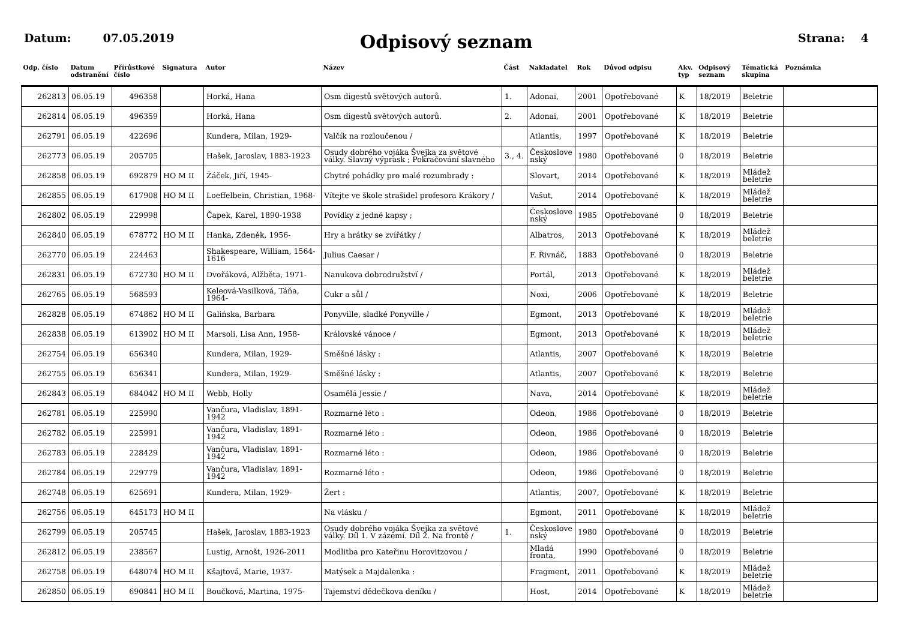Datum: 07.05.2019
Odpisový seznam
Strana: 4
| Odp. číslo | Datum odstranění | Přírůstkové číslo | Signatura | Autor | Název | Část | Nakladatel | Rok | Důvod odpisu | Akv. typ | Odpisový seznam | Tématická skupina | Poznámka |
| --- | --- | --- | --- | --- | --- | --- | --- | --- | --- | --- | --- | --- | --- |
| 262813 | 06.05.19 | 496358 | | Horká, Hana | Osm digestů světových autorů. | 1. | Adonai, | 2001 | Opotřebované | K | 18/2019 | Beletrie | |
| 262814 | 06.05.19 | 496359 | | Horká, Hana | Osm digestů světových autorů. | 2. | Adonai, | 2001 | Opotřebované | K | 18/2019 | Beletrie | |
| 262791 | 06.05.19 | 422696 | | Kundera, Milan, 1929- | Valčík na rozloučenou / | | Atlantis, | 1997 | Opotřebované | K | 18/2019 | Beletrie | |
| 262773 | 06.05.19 | 205705 | | Hašek, Jaroslav, 1883-1923 | Osudy dobrého vojáka Švejka za světové války. Slavný výprask ; Pokračování slavného | 3., 4. | Českoslove nský | 1980 | Opotřebované | 0 | 18/2019 | Beletrie | |
| 262858 | 06.05.19 | 692879 | HO M II | Žáček, Jiří, 1945- | Chytré pohádky pro malé rozumbrady : | | Slovart, | 2014 | Opotřebované | K | 18/2019 | Mládež beletrie | |
| 262855 | 06.05.19 | 617908 | HO M II | Loeffelbein, Christian, 1968- | Vítejte ve škole strašidel profesora Krákory / | | Vašut, | 2014 | Opotřebované | K | 18/2019 | Mládež beletrie | |
| 262802 | 06.05.19 | 229998 | | Čapek, Karel, 1890-1938 | Povídky z jedné kapsy ; | | Českoslove nský | 1985 | Opotřebované | 0 | 18/2019 | Beletrie | |
| 262840 | 06.05.19 | 678772 | HO M II | Hanka, Zdeněk, 1956- | Hry a hrátky se zvířátky / | | Albatros, | 2013 | Opotřebované | K | 18/2019 | Mládež beletrie | |
| 262770 | 06.05.19 | 224463 | | Shakespeare, William, 1564-1616 | Julius Caesar / | | F. Řivnáč, | 1883 | Opotřebované | 0 | 18/2019 | Beletrie | |
| 262831 | 06.05.19 | 672730 | HO M II | Dvořáková, Alžběta, 1971- | Nanukova dobrodružství / | | Portál, | 2013 | Opotřebované | K | 18/2019 | Mládež beletrie | |
| 262765 | 06.05.19 | 568593 | | Keleová-Vasilková, Táňa, 1964- | Cukr a sůl / | | Noxi, | 2006 | Opotřebované | K | 18/2019 | Beletrie | |
| 262828 | 06.05.19 | 674862 | HO M II | Galińska, Barbara | Ponyville, sladké Ponyville / | | Egmont, | 2013 | Opotřebované | K | 18/2019 | Mládež beletrie | |
| 262838 | 06.05.19 | 613902 | HO M II | Marsoli, Lisa Ann, 1958- | Královské vánoce / | | Egmont, | 2013 | Opotřebované | K | 18/2019 | Mládež beletrie | |
| 262754 | 06.05.19 | 656340 | | Kundera, Milan, 1929- | Směšné lásky : | | Atlantis, | 2007 | Opotřebované | K | 18/2019 | Beletrie | |
| 262755 | 06.05.19 | 656341 | | Kundera, Milan, 1929- | Směšné lásky : | | Atlantis, | 2007 | Opotřebované | K | 18/2019 | Beletrie | |
| 262843 | 06.05.19 | 684042 | HO M II | Webb, Holly | Osamělá Jessie / | | Nava, | 2014 | Opotřebované | K | 18/2019 | Mládež beletrie | |
| 262781 | 06.05.19 | 225990 | | Vančura, Vladislav, 1891-1942 | Rozmarné léto : | | Odeon, | 1986 | Opotřebované | 0 | 18/2019 | Beletrie | |
| 262782 | 06.05.19 | 225991 | | Vančura, Vladislav, 1891-1942 | Rozmarné léto : | | Odeon, | 1986 | Opotřebované | 0 | 18/2019 | Beletrie | |
| 262783 | 06.05.19 | 228429 | | Vančura, Vladislav, 1891-1942 | Rozmarné léto : | | Odeon, | 1986 | Opotřebované | 0 | 18/2019 | Beletrie | |
| 262784 | 06.05.19 | 229779 | | Vančura, Vladislav, 1891-1942 | Rozmarné léto : | | Odeon, | 1986 | Opotřebované | 0 | 18/2019 | Beletrie | |
| 262748 | 06.05.19 | 625691 | | Kundera, Milan, 1929- | Žert : | | Atlantis, | 2007, | Opotřebované | K | 18/2019 | Beletrie | |
| 262756 | 06.05.19 | 645173 | HO M II | | Na vlásku / | | Egmont, | 2011 | Opotřebované | K | 18/2019 | Mládež beletrie | |
| 262799 | 06.05.19 | 205745 | | Hašek, Jaroslav, 1883-1923 | Osudy dobrého vojáka Švejka za světové války. Díl 1. V zázemí. Díl 2. Na frontě / | 1. | Českoslove nský | 1980 | Opotřebované | 0 | 18/2019 | Beletrie | |
| 262812 | 06.05.19 | 238567 | | Lustig, Arnošt, 1926-2011 | Modlitba pro Kateřinu Horovitzovou / | | Mladá fronta, | 1990 | Opotřebované | 0 | 18/2019 | Beletrie | |
| 262758 | 06.05.19 | 648074 | HO M II | Kšajtová, Marie, 1937- | Matýsek a Majdalenka : | | Fragment, | 2011 | Opotřebované | K | 18/2019 | Mládež beletrie | |
| 262850 | 06.05.19 | 690841 | HO M II | Boučková, Martina, 1975- | Tajemství dědečkova deníku / | | Host, | 2014 | Opotřebované | K | 18/2019 | Mládež beletrie | |